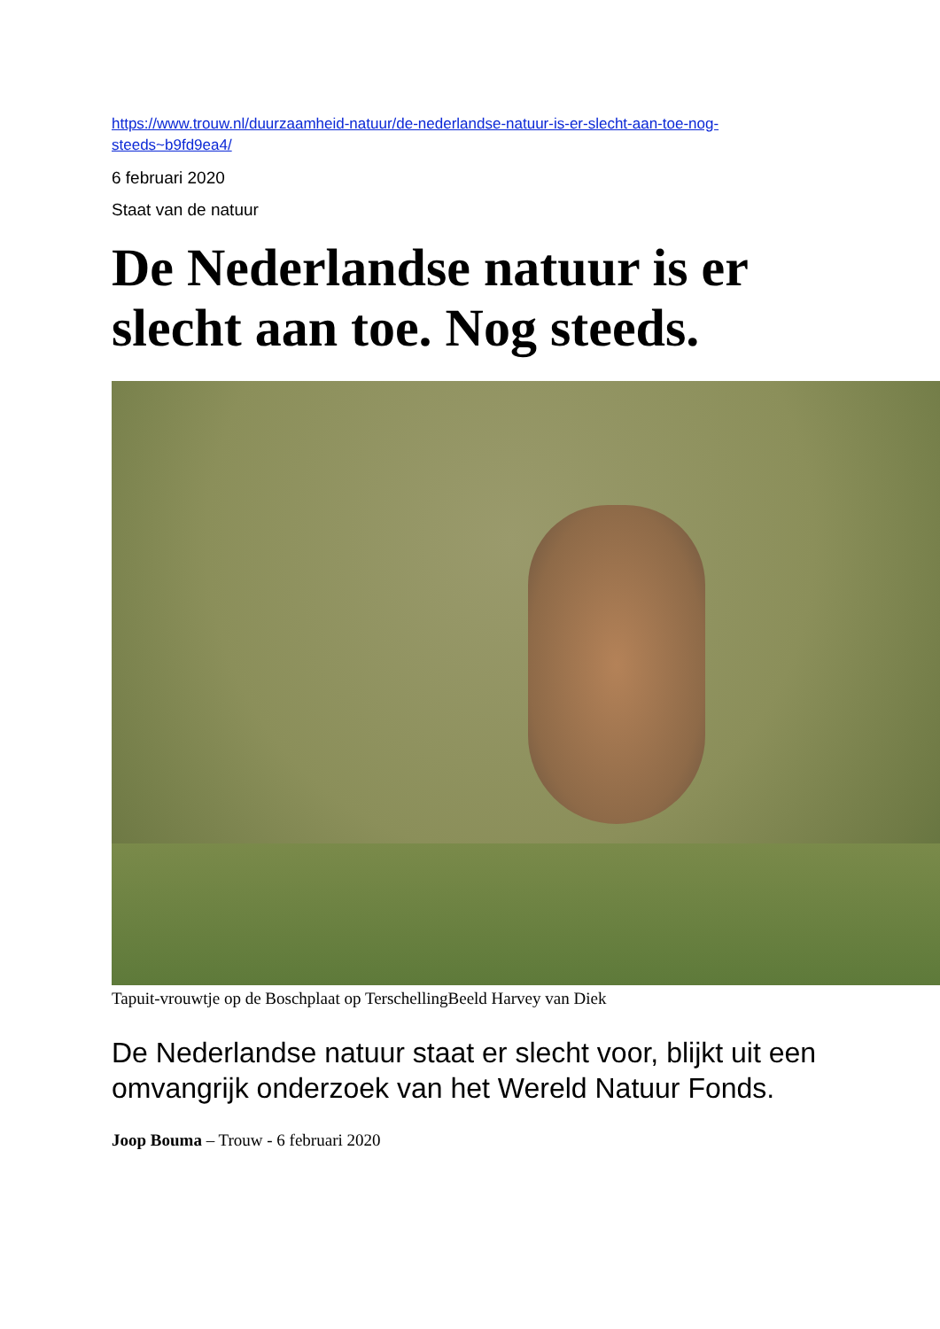https://www.trouw.nl/duurzaamheid-natuur/de-nederlandse-natuur-is-er-slecht-aan-toe-nog-
steeds~b9fd9ea4/
6 februari 2020
Staat van de natuur
De Nederlandse natuur is er
slecht aan toe. Nog steeds.
Tapuit-vrouwtje op de Boschplaat op TerschellingBeeld Harvey van Diek
De Nederlandse natuur staat er slecht voor, blijkt uit een omvangrijk onderzoek van het Wereld Natuur Fonds.
Joop Bouma – Trouw - 6 februari 2020